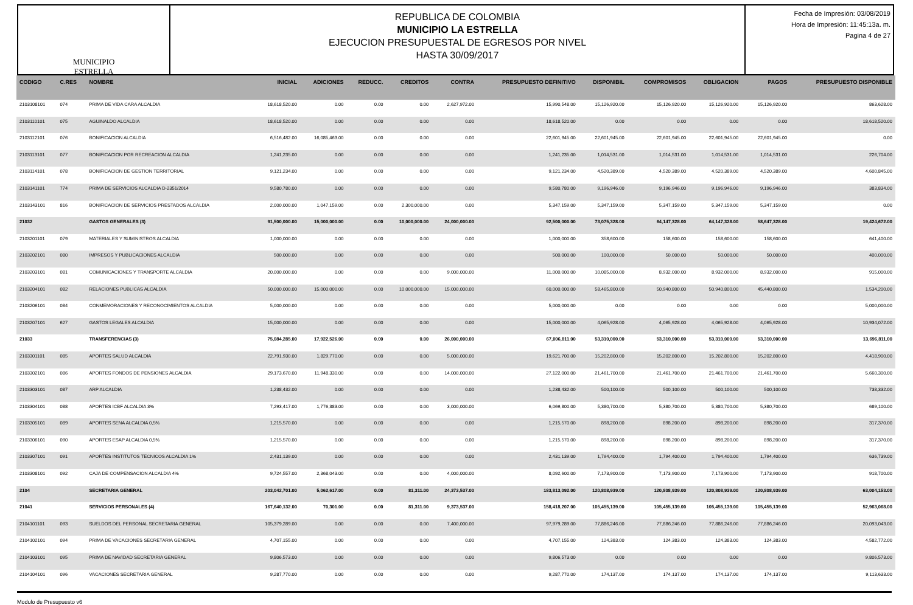MUNICIPIO
ESTRELLA
REPUBLICA DE COLOMBIA
MUNICIPIO LA ESTRELLA
EJECUCION PRESUPUESTAL DE EGRESOS POR NIVEL
HASTA 30/09/2017
Fecha de Impresión: 03/08/2019
Hora de Impresión: 11:45:13a. m.
Pagina 4 de 27
| CODIGO | C.RES | NOMBRE | INICIAL | ADICIONES | REDUCC. | CREDITOS | CONTRA | PRESUPUESTO DEFINITIVO | DISPONIBIL | COMPROMISOS | OBLIGACION | PAGOS | PRESUPUESTO DISPONIBLE |
| --- | --- | --- | --- | --- | --- | --- | --- | --- | --- | --- | --- | --- | --- |
| 2103108101 | 074 | PRIMA DE VIDA CARA ALCALDIA | 18,618,520.00 | 0.00 | 0.00 | 0.00 | 2,627,972.00 | 15,990,548.00 | 15,126,920.00 | 15,126,920.00 | 15,126,920.00 | 15,126,920.00 | 863,628.00 |
| 2103110101 | 075 | AGUINALDO ALCALDIA | 18,618,520.00 | 0.00 | 0.00 | 0.00 | 0.00 | 18,618,520.00 | 0.00 | 0.00 | 0.00 | 0.00 | 18,618,520.00 |
| 2103112101 | 076 | BONIFICACION ALCALDIA | 6,516,482.00 | 16,085,463.00 | 0.00 | 0.00 | 0.00 | 22,601,945.00 | 22,601,945.00 | 22,601,945.00 | 22,601,945.00 | 22,601,945.00 | 0.00 |
| 2103113101 | 077 | BONIFICACION POR RECREACION ALCALDIA | 1,241,235.00 | 0.00 | 0.00 | 0.00 | 0.00 | 1,241,235.00 | 1,014,531.00 | 1,014,531.00 | 1,014,531.00 | 1,014,531.00 | 226,704.00 |
| 2103114101 | 078 | BONIFICACION DE GESTION TERRITORIAL | 9,121,234.00 | 0.00 | 0.00 | 0.00 | 0.00 | 9,121,234.00 | 4,520,389.00 | 4,520,389.00 | 4,520,389.00 | 4,520,389.00 | 4,600,845.00 |
| 2103141101 | 774 | PRIMA DE SERVICIOS ALCALDIA D-2351/2014 | 9,580,780.00 | 0.00 | 0.00 | 0.00 | 0.00 | 9,580,780.00 | 9,196,946.00 | 9,196,946.00 | 9,196,946.00 | 9,196,946.00 | 383,834.00 |
| 2103143101 | 816 | BONIFICACION DE SERVICIOS PRESTADOS ALCALDIA | 2,000,000.00 | 1,047,159.00 | 0.00 | 2,300,000.00 | 0.00 | 5,347,159.00 | 5,347,159.00 | 5,347,159.00 | 5,347,159.00 | 5,347,159.00 | 0.00 |
| 21032 | | GASTOS GENERALES (3) | 91,500,000.00 | 15,000,000.00 | 0.00 | 10,000,000.00 | 24,000,000.00 | 92,500,000.00 | 73,075,328.00 | 64,147,328.00 | 64,147,328.00 | 58,647,328.00 | 19,424,672.00 |
| 2103201101 | 079 | MATERIALES Y SUMINISTROS ALCALDIA | 1,000,000.00 | 0.00 | 0.00 | 0.00 | 0.00 | 1,000,000.00 | 358,600.00 | 158,600.00 | 158,600.00 | 158,600.00 | 641,400.00 |
| 2103202101 | 080 | IMPRESOS Y PUBLICACIONES ALCALDIA | 500,000.00 | 0.00 | 0.00 | 0.00 | 0.00 | 500,000.00 | 100,000.00 | 50,000.00 | 50,000.00 | 50,000.00 | 400,000.00 |
| 2103203101 | 081 | COMUNICACIONES Y TRANSPORTE ALCALDIA | 20,000,000.00 | 0.00 | 0.00 | 0.00 | 9,000,000.00 | 11,000,000.00 | 10,085,000.00 | 8,932,000.00 | 8,932,000.00 | 8,932,000.00 | 915,000.00 |
| 2103204101 | 082 | RELACIONES PUBLICAS ALCALDIA | 50,000,000.00 | 15,000,000.00 | 0.00 | 10,000,000.00 | 15,000,000.00 | 60,000,000.00 | 58,465,800.00 | 50,940,800.00 | 50,940,800.00 | 45,440,800.00 | 1,534,200.00 |
| 2103206101 | 084 | CONMEMORACIONES Y RECONOCIMIENTOS ALCALDIA | 5,000,000.00 | 0.00 | 0.00 | 0.00 | 0.00 | 5,000,000.00 | 0.00 | 0.00 | 0.00 | 0.00 | 5,000,000.00 |
| 2103207101 | 627 | GASTOS LEGALES ALCALDIA | 15,000,000.00 | 0.00 | 0.00 | 0.00 | 0.00 | 15,000,000.00 | 4,065,928.00 | 4,065,928.00 | 4,065,928.00 | 4,065,928.00 | 10,934,072.00 |
| 21033 | | TRANSFERENCIAS (3) | 75,084,285.00 | 17,922,526.00 | 0.00 | 0.00 | 26,000,000.00 | 67,006,811.00 | 53,310,000.00 | 53,310,000.00 | 53,310,000.00 | 53,310,000.00 | 13,696,811.00 |
| 2103301101 | 085 | APORTES SALUD ALCALDIA | 22,791,930.00 | 1,829,770.00 | 0.00 | 0.00 | 5,000,000.00 | 19,621,700.00 | 15,202,800.00 | 15,202,800.00 | 15,202,800.00 | 15,202,800.00 | 4,418,900.00 |
| 2103302101 | 086 | APORTES FONDOS DE PENSIONES ALCALDIA | 29,173,670.00 | 11,948,330.00 | 0.00 | 0.00 | 14,000,000.00 | 27,122,000.00 | 21,461,700.00 | 21,461,700.00 | 21,461,700.00 | 21,461,700.00 | 5,660,300.00 |
| 2103303101 | 087 | ARP ALCALDIA | 1,238,432.00 | 0.00 | 0.00 | 0.00 | 0.00 | 1,238,432.00 | 500,100.00 | 500,100.00 | 500,100.00 | 500,100.00 | 738,332.00 |
| 2103304101 | 088 | APORTES ICBF ALCALDIA 3% | 7,293,417.00 | 1,776,383.00 | 0.00 | 0.00 | 3,000,000.00 | 6,069,800.00 | 5,380,700.00 | 5,380,700.00 | 5,380,700.00 | 5,380,700.00 | 689,100.00 |
| 2103305101 | 089 | APORTES SENA ALCALDIA 0,5% | 1,215,570.00 | 0.00 | 0.00 | 0.00 | 0.00 | 1,215,570.00 | 898,200.00 | 898,200.00 | 898,200.00 | 898,200.00 | 317,370.00 |
| 2103306101 | 090 | APORTES ESAP ALCALDIA 0,5% | 1,215,570.00 | 0.00 | 0.00 | 0.00 | 0.00 | 1,215,570.00 | 898,200.00 | 898,200.00 | 898,200.00 | 898,200.00 | 317,370.00 |
| 2103307101 | 091 | APORTES INSTITUTOS TECNICOS ALCALDIA 1% | 2,431,139.00 | 0.00 | 0.00 | 0.00 | 0.00 | 2,431,139.00 | 1,794,400.00 | 1,794,400.00 | 1,794,400.00 | 1,794,400.00 | 636,739.00 |
| 2103308101 | 092 | CAJA DE COMPENSACION ALCALDIA 4% | 9,724,557.00 | 2,368,043.00 | 0.00 | 0.00 | 4,000,000.00 | 8,092,600.00 | 7,173,900.00 | 7,173,900.00 | 7,173,900.00 | 7,173,900.00 | 918,700.00 |
| 2104 | | SECRETARIA GENERAL | 203,042,701.00 | 5,062,617.00 | 0.00 | 81,311.00 | 24,373,537.00 | 183,813,092.00 | 120,808,939.00 | 120,808,939.00 | 120,808,939.00 | 120,808,939.00 | 63,004,153.00 |
| 21041 | | SERVICIOS PERSONALES (4) | 167,640,132.00 | 70,301.00 | 0.00 | 81,311.00 | 9,373,537.00 | 158,418,207.00 | 105,455,139.00 | 105,455,139.00 | 105,455,139.00 | 105,455,139.00 | 52,963,068.00 |
| 2104101101 | 093 | SUELDOS DEL PERSONAL SECRETARIA GENERAL | 105,379,289.00 | 0.00 | 0.00 | 0.00 | 7,400,000.00 | 97,979,289.00 | 77,886,246.00 | 77,886,246.00 | 77,886,246.00 | 77,886,246.00 | 20,093,043.00 |
| 2104102101 | 094 | PRIMA DE VACACIONES SECRETARIA GENERAL | 4,707,155.00 | 0.00 | 0.00 | 0.00 | 0.00 | 4,707,155.00 | 124,383.00 | 124,383.00 | 124,383.00 | 124,383.00 | 4,582,772.00 |
| 2104103101 | 095 | PRIMA DE NAVIDAD SECRETARIA GENERAL | 9,806,573.00 | 0.00 | 0.00 | 0.00 | 0.00 | 9,806,573.00 | 0.00 | 0.00 | 0.00 | 0.00 | 9,806,573.00 |
| 2104104101 | 096 | VACACIONES SECRETARIA GENERAL | 9,287,770.00 | 0.00 | 0.00 | 0.00 | 0.00 | 9,287,770.00 | 174,137.00 | 174,137.00 | 174,137.00 | 174,137.00 | 9,113,633.00 |
Modulo de Presupuesto v6